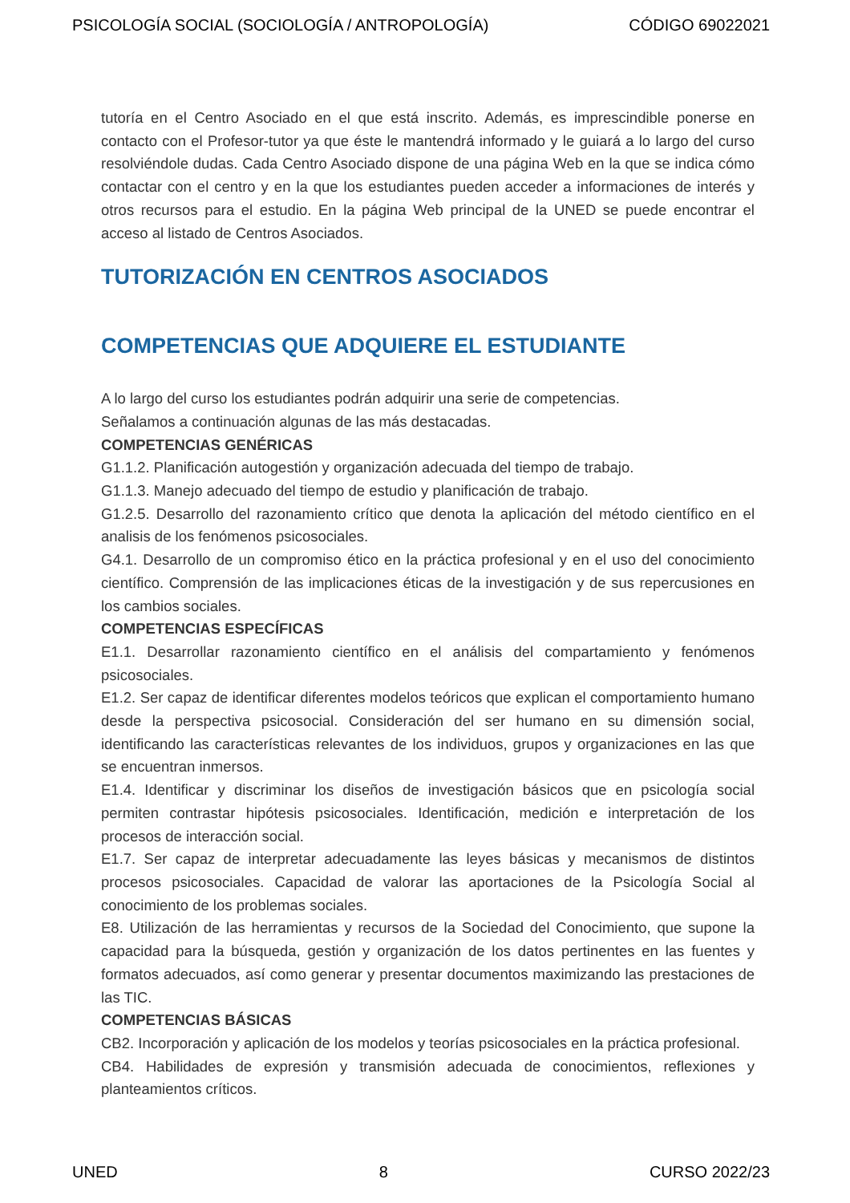PSICOLOGÍA SOCIAL (SOCIOLOGÍA / ANTROPOLOGÍA) CÓDIGO 69022021
tutoría en el Centro Asociado en el que está inscrito. Además, es imprescindible ponerse en contacto con el Profesor-tutor ya que éste le mantendrá informado y le guiará a lo largo del curso resolviéndole dudas. Cada Centro Asociado dispone de una página Web en la que se indica cómo contactar con el centro y en la que los estudiantes pueden acceder a informaciones de interés y otros recursos para el estudio. En la página Web principal de la UNED se puede encontrar el acceso al listado de Centros Asociados.
TUTORIZACIÓN EN CENTROS ASOCIADOS
COMPETENCIAS QUE ADQUIERE EL ESTUDIANTE
A lo largo del curso los estudiantes podrán adquirir una serie de competencias.
Señalamos a continuación algunas de las más destacadas.
COMPETENCIAS GENÉRICAS
G1.1.2. Planificación autogestión y organización adecuada del tiempo de trabajo.
G1.1.3. Manejo adecuado del tiempo de estudio y planificación de trabajo.
G1.2.5. Desarrollo del razonamiento crítico que denota la aplicación del método científico en el analisis de los fenómenos psicosociales.
G4.1. Desarrollo de un compromiso ético en la práctica profesional y en el uso del conocimiento científico. Comprensión de las implicaciones éticas de la investigación y de sus repercusiones en los cambios sociales.
COMPETENCIAS ESPECÍFICAS
E1.1. Desarrollar razonamiento científico en el análisis del compartamiento y fenómenos psicosociales.
E1.2. Ser capaz de identificar diferentes modelos teóricos que explican el comportamiento humano desde la perspectiva psicosocial. Consideración del ser humano en su dimensión social, identificando las características relevantes de los individuos, grupos y organizaciones en las que se encuentran inmersos.
E1.4. Identificar y discriminar los diseños de investigación básicos que en psicología social permiten contrastar hipótesis psicosociales. Identificación, medición e interpretación de los procesos de interacción social.
E1.7. Ser capaz de interpretar adecuadamente las leyes básicas y mecanismos de distintos procesos psicosociales. Capacidad de valorar las aportaciones de la Psicología Social al conocimiento de los problemas sociales.
E8. Utilización de las herramientas y recursos de la Sociedad del Conocimiento, que supone la capacidad para la búsqueda, gestión y organización de los datos pertinentes en las fuentes y formatos adecuados, así como generar y presentar documentos maximizando las prestaciones de las TIC.
COMPETENCIAS BÁSICAS
CB2. Incorporación y aplicación de los modelos y teorías psicosociales en la práctica profesional.
CB4. Habilidades de expresión y transmisión adecuada de conocimientos, reflexiones y planteamientos críticos.
UNED 8 CURSO 2022/23